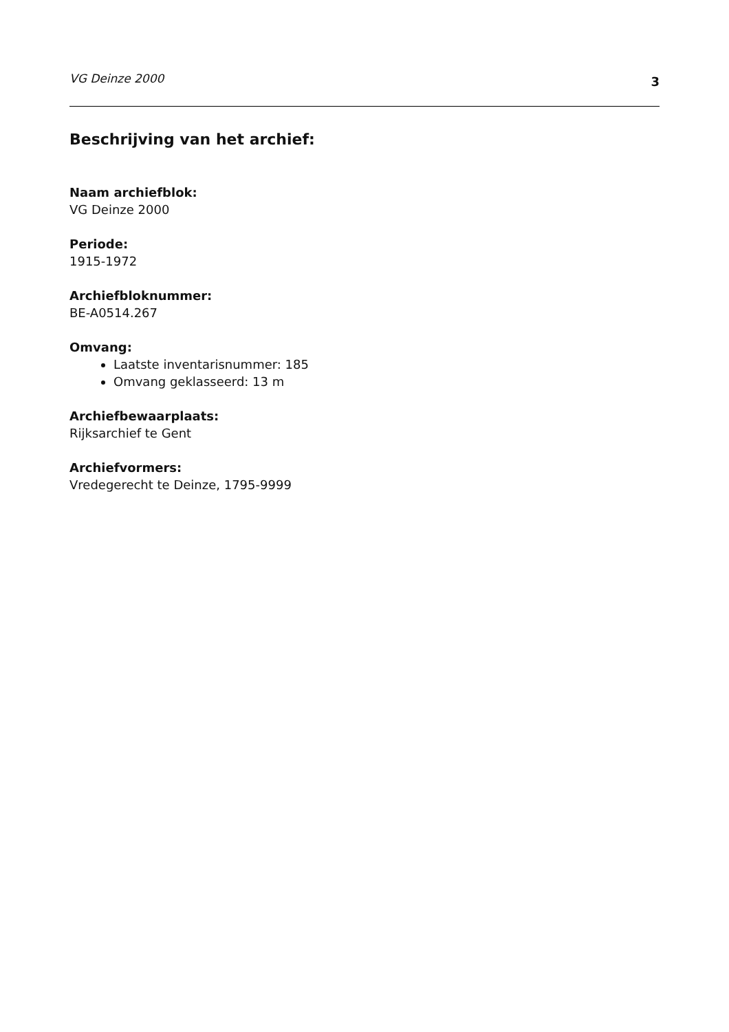VG Deinze 2000 3
Beschrijving van het archief:
Naam archiefblok:
VG Deinze 2000
Periode:
1915-1972
Archiefbloknummer:
BE-A0514.267
Omvang:
Laatste inventarisnummer: 185
Omvang geklasseerd: 13 m
Archiefbewaarplaats:
Rijksarchief te Gent
Archiefvormers:
Vredegerecht te Deinze, 1795-9999